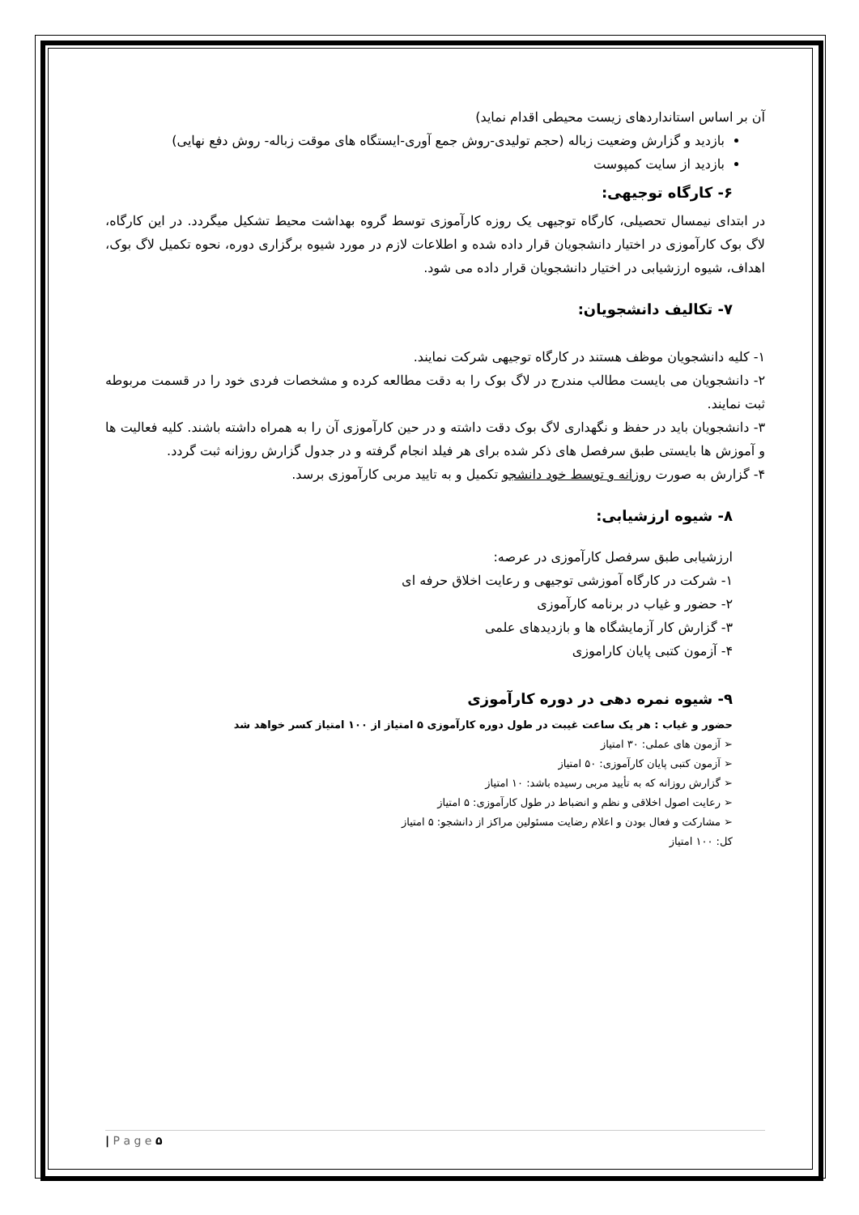آن بر اساس استانداردهای زیست محیطی اقدام نماید)
بازدید و گزارش وضعیت زباله (حجم تولیدی-روش جمع آوری-ایستگاه های موقت زباله- روش دفع نهایی)
بازدید از سایت کمپوست
۶- کارگاه توجیهی:
در ابتدای نیمسال تحصیلی، کارگاه توجیهی یک روزه کارآموزی توسط گروه بهداشت محیط تشکیل میگردد. در این کارگاه، لاگ بوک کارآموزی در اختیار دانشجویان قرار داده شده و اطلاعات لازم در مورد شیوه برگزاری دوره، نحوه تکمیل لاگ بوک، اهداف، شیوه ارزشیابی در اختیار دانشجویان قرار داده می شود.
۷- تکالیف دانشجویان:
۱- کلیه دانشجویان موظف هستند در کارگاه توجیهی شرکت نمایند.
۲- دانشجویان می بایست مطالب مندرج در لاگ بوک را به دقت مطالعه کرده و مشخصات فردی خود را در قسمت مربوطه ثبت نمایند.
۳- دانشجویان باید در حفظ و نگهداری لاگ بوک دقت داشته و در حین کارآموزی آن را به همراه داشته باشند. کلیه فعالیت ها و آموزش ها بایستی طبق سرفصل های ذکر شده برای هر فیلد انجام گرفته و در جدول گزارش روزانه ثبت گردد.
۴- گزارش به صورت روزانه و توسط خود دانشجو تکمیل و به تایید مربی کارآموزی برسد.
۸- شیوه ارزشیابی:
ارزشیابی طبق سرفصل کارآموزی در عرصه:
۱- شرکت در کارگاه آموزشی توجیهی و رعایت اخلاق حرفه ای
۲- حضور و غیاب در برنامه کارآموزی
۳- گزارش کار آزمایشگاه ها و بازدیدهای علمی
۴- آزمون کتبی پایان کاراموزی
۹- شیوه نمره دهی در دوره کارآموزی
حضور و غیاب : هر یک ساعت غیبت در طول دوره کارآموزی ۵ امتیاز از ۱۰۰ امتیاز کسر خواهد شد
➢ آزمون های عملی: ۳۰ امتیاز
➢ آزمون کتبی پایان کارآموزی: ۵۰ امتیاز
➢ گزارش روزانه که به تأیید مربی رسیده باشد: ۱۰ امتیاز
➢ رعایت اصول اخلاقی و نظم و انضباط در طول کارآموزی: ۵ امتیاز
➢ مشارکت و فعال بودن و اعلام رضایت مسئولین مراکز از دانشجو: ۵ امتیاز
کل: ۱۰۰ امتیاز
| P a g e ۵